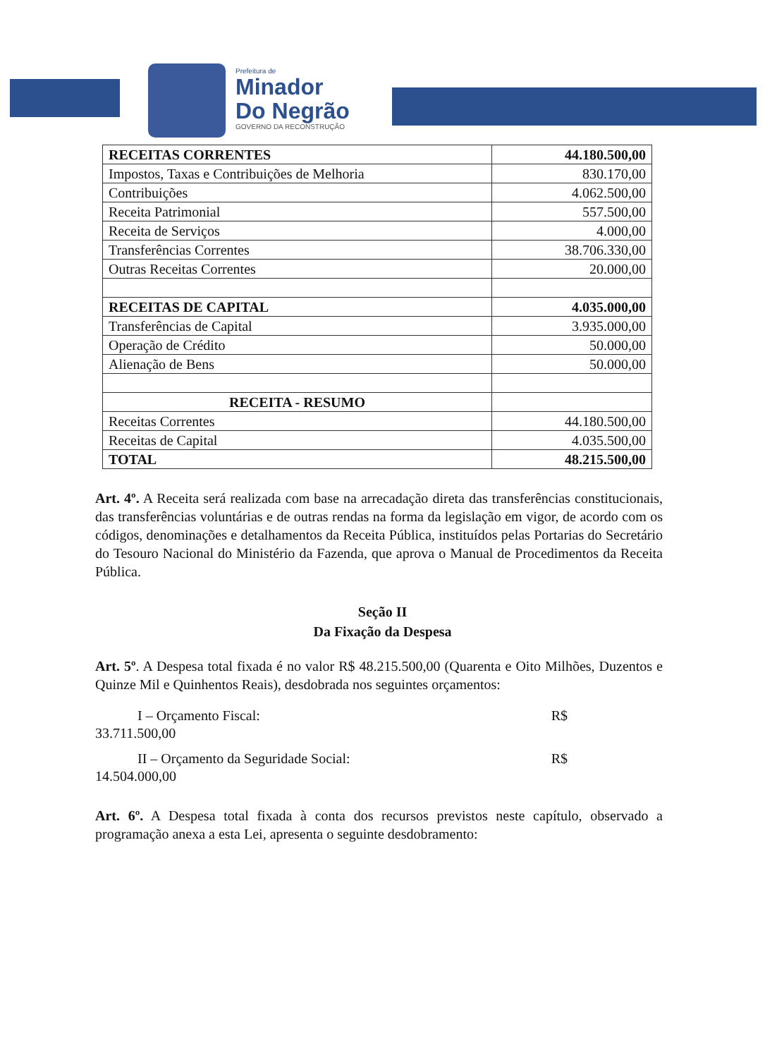Prefeitura de
Minador
Do Negrão
GOVERNO DA RECONSTRUÇÃO
| RECEITAS CORRENTES | 44.180.500,00 |
| Impostos, Taxas e Contribuições de Melhoria | 830.170,00 |
| Contribuições | 4.062.500,00 |
| Receita Patrimonial | 557.500,00 |
| Receita de Serviços | 4.000,00 |
| Transferências Correntes | 38.706.330,00 |
| Outras Receitas Correntes | 20.000,00 |
| RECEITAS DE CAPITAL | 4.035.000,00 |
| Transferências de Capital | 3.935.000,00 |
| Operação de Crédito | 50.000,00 |
| Alienação de Bens | 50.000,00 |
| RECEITA - RESUMO | |
| Receitas Correntes | 44.180.500,00 |
| Receitas de Capital | 4.035.500,00 |
| TOTAL | 48.215.500,00 |
Art. 4º. A Receita será realizada com base na arrecadação direta das transferências constitucionais, das transferências voluntárias e de outras rendas na forma da legislação em vigor, de acordo com os códigos, denominações e detalhamentos da Receita Pública, instituídos pelas Portarias do Secretário do Tesouro Nacional do Ministério da Fazenda, que aprova o Manual de Procedimentos da Receita Pública.
Seção II
Da Fixação da Despesa
Art. 5º. A Despesa total fixada é no valor R$ 48.215.500,00 (Quarenta e Oito Milhões, Duzentos e Quinze Mil e Quinhentos Reais), desdobrada nos seguintes orçamentos:
I – Orçamento Fiscal: R$
33.711.500,00
II – Orçamento da Seguridade Social: R$
14.504.000,00
Art. 6º. A Despesa total fixada à conta dos recursos previstos neste capítulo, observado a programação anexa a esta Lei, apresenta o seguinte desdobramento: